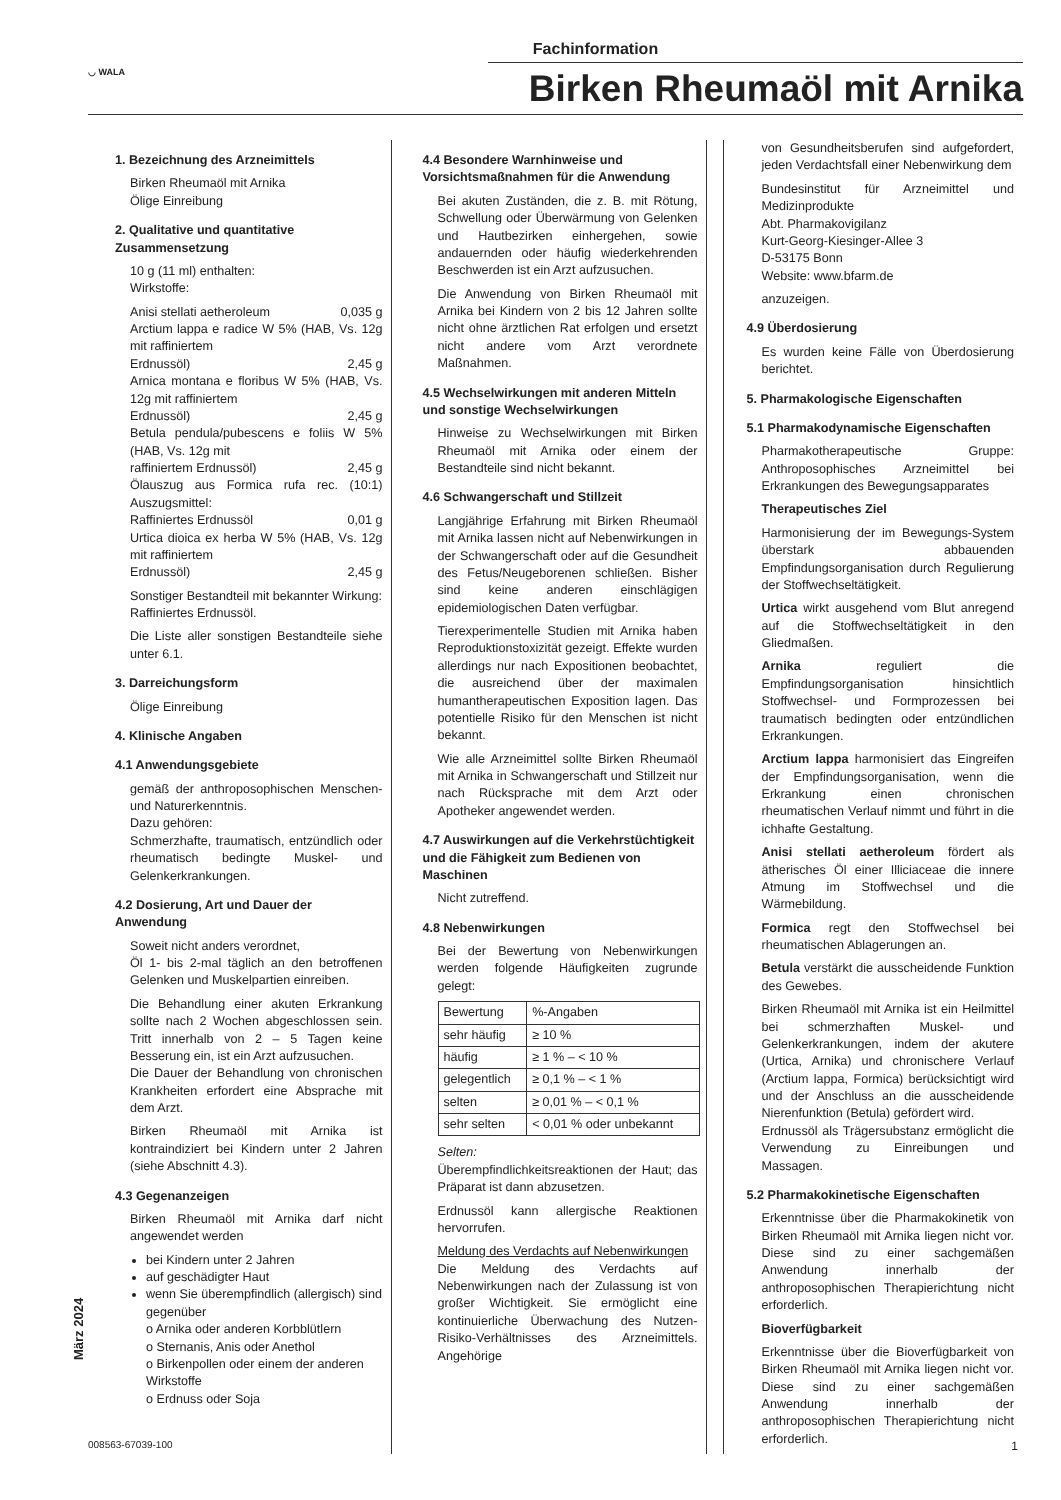◡ WALA
Fachinformation
Birken Rheumaöl mit Arnika
1. Bezeichnung des Arzneimittels
Birken Rheumaöl mit Arnika
Ölige Einreibung
2. Qualitative und quantitative Zusammensetzung
10 g (11 ml) enthalten:
Wirkstoffe:
Anisi stellati aetheroleum 0,035 g
Arctium lappa e radice W 5% (HAB, Vs. 12g mit raffiniertem
Erdnussöl) 2,45 g
Arnica montana e floribus W 5% (HAB, Vs. 12g mit raffiniertem
Erdnussöl) 2,45 g
Betula pendula/pubescens e foliis W 5% (HAB, Vs. 12g mit
raffiniertem Erdnussöl) 2,45 g
Ölauszug aus Formica rufa rec. (10:1) Auszugsmittel:
Raffiniertes Erdnussöl 0,01 g
Urtica dioica ex herba W 5% (HAB, Vs. 12g mit raffiniertem
Erdnussöl) 2,45 g
Sonstiger Bestandteil mit bekannter Wirkung:
Raffiniertes Erdnussöl.
Die Liste aller sonstigen Bestandteile siehe unter 6.1.
3. Darreichungsform
Ölige Einreibung
4. Klinische Angaben
4.1 Anwendungsgebiete
gemäß der anthroposophischen Menschen- und Naturerkenntnis.
Dazu gehören:
Schmerzhafte, traumatisch, entzündlich oder rheumatisch bedingte Muskel- und Gelenkerkrankungen.
4.2 Dosierung, Art und Dauer der Anwendung
Soweit nicht anders verordnet,
Öl 1- bis 2-mal täglich an den betroffenen Gelenken und Muskelpartien einreiben.
Die Behandlung einer akuten Erkrankung sollte nach 2 Wochen abgeschlossen sein. Tritt innerhalb von 2 – 5 Tagen keine Besserung ein, ist ein Arzt aufzusuchen.
Die Dauer der Behandlung von chronischen Krankheiten erfordert eine Absprache mit dem Arzt.
Birken Rheumaöl mit Arnika ist kontraindiziert bei Kindern unter 2 Jahren (siehe Abschnitt 4.3).
4.3 Gegenanzeigen
Birken Rheumaöl mit Arnika darf nicht angewendet werden
bei Kindern unter 2 Jahren
auf geschädigter Haut
wenn Sie überempfindlich (allergisch) sind gegenüber
o Arnika oder anderen Korbblütlern
o Sternanis, Anis oder Anethol
o Birkenpollen oder einem der anderen Wirkstoffe
o Erdnuss oder Soja
4.4 Besondere Warnhinweise und Vorsichtsmaßnahmen für die Anwendung
Bei akuten Zuständen, die z. B. mit Rötung, Schwellung oder Überwärmung von Gelenken und Hautbezirken einhergehen, sowie andauernden oder häufig wiederkehrenden Beschwerden ist ein Arzt aufzusuchen.
Die Anwendung von Birken Rheumaöl mit Arnika bei Kindern von 2 bis 12 Jahren sollte nicht ohne ärztlichen Rat erfolgen und ersetzt nicht andere vom Arzt verordnete Maßnahmen.
4.5 Wechselwirkungen mit anderen Mitteln und sonstige Wechselwirkungen
Hinweise zu Wechselwirkungen mit Birken Rheumaöl mit Arnika oder einem der Bestandteile sind nicht bekannt.
4.6 Schwangerschaft und Stillzeit
Langjährige Erfahrung mit Birken Rheumaöl mit Arnika lassen nicht auf Nebenwirkungen in der Schwangerschaft oder auf die Gesundheit des Fetus/Neugeborenen schließen. Bisher sind keine anderen einschlägigen epidemiologischen Daten verfügbar.
Tierexperimentelle Studien mit Arnika haben Reproduktionstoxizität gezeigt. Effekte wurden allerdings nur nach Expositionen beobachtet, die ausreichend über der maximalen humantherapeutischen Exposition lagen. Das potentielle Risiko für den Menschen ist nicht bekannt.
Wie alle Arzneimittel sollte Birken Rheumaöl mit Arnika in Schwangerschaft und Stillzeit nur nach Rücksprache mit dem Arzt oder Apotheker angewendet werden.
4.7 Auswirkungen auf die Verkehrstüchtigkeit und die Fähigkeit zum Bedienen von Maschinen
Nicht zutreffend.
4.8 Nebenwirkungen
Bei der Bewertung von Nebenwirkungen werden folgende Häufigkeiten zugrunde gelegt:
| Bewertung | %-Angaben |
| sehr häufig | ≥ 10 % |
| häufig | ≥ 1 % – < 10 % |
| gelegentlich | ≥ 0,1 % – < 1 % |
| selten | ≥ 0,01 % – < 0,1 % |
| sehr selten | < 0,01 % oder unbekannt |
Selten:
Überempfindlichkeitsreaktionen der Haut; das Präparat ist dann abzusetzen.
Erdnussöl kann allergische Reaktionen hervorrufen.
Meldung des Verdachts auf Nebenwirkungen
Die Meldung des Verdachts auf Nebenwirkungen nach der Zulassung ist von großer Wichtigkeit. Sie ermöglicht eine kontinuierliche Überwachung des Nutzen-Risiko-Verhältnisses des Arzneimittels. Angehörige
von Gesundheitsberufen sind aufgefordert, jeden Verdachtsfall einer Nebenwirkung dem
Bundesinstitut für Arzneimittel und Medizinprodukte
Abt. Pharmakovigilanz
Kurt-Georg-Kiesinger-Allee 3
D-53175 Bonn
Website: www.bfarm.de
anzuzeigen.
4.9 Überdosierung
Es wurden keine Fälle von Überdosierung berichtet.
5. Pharmakologische Eigenschaften
5.1 Pharmakodynamische Eigenschaften
Pharmakotherapeutische Gruppe: Anthroposophisches Arzneimittel bei Erkrankungen des Bewegungsapparates
Therapeutisches Ziel
Harmonisierung der im Bewegungs-System überstark abbauenden Empfindungsorganisation durch Regulierung der Stoffwechseltätigkeit.
Urtica wirkt ausgehend vom Blut anregend auf die Stoffwechseltätigkeit in den Gliedmaßen.
Arnika reguliert die Empfindungsorganisation hinsichtlich Stoffwechsel- und Formprozessen bei traumatisch bedingten oder entzündlichen Erkrankungen.
Arctium lappa harmonisiert das Eingreifen der Empfindungsorganisation, wenn die Erkrankung einen chronischen rheumatischen Verlauf nimmt und führt in die ichhafte Gestaltung.
Anisi stellati aetheroleum fördert als ätherisches Öl einer Illiciaceae die innere Atmung im Stoffwechsel und die Wärmebildung.
Formica regt den Stoffwechsel bei rheumatischen Ablagerungen an.
Betula verstärkt die ausscheidende Funktion des Gewebes.
Birken Rheumaöl mit Arnika ist ein Heilmittel bei schmerzhaften Muskel- und Gelenkerkrankungen, indem der akutere (Urtica, Arnika) und chronischere Verlauf (Arctium lappa, Formica) berücksichtigt wird und der Anschluss an die ausscheidende Nierenfunktion (Betula) gefördert wird.
Erdnussöl als Trägersubstanz ermöglicht die Verwendung zu Einreibungen und Massagen.
5.2 Pharmakokinetische Eigenschaften
Erkenntnisse über die Pharmakokinetik von Birken Rheumaöl mit Arnika liegen nicht vor. Diese sind zu einer sachgemäßen Anwendung innerhalb der anthroposophischen Therapierichtung nicht erforderlich.
Bioverfügbarkeit
Erkenntnisse über die Bioverfügbarkeit von Birken Rheumaöl mit Arnika liegen nicht vor. Diese sind zu einer sachgemäßen Anwendung innerhalb der anthroposophischen Therapierichtung nicht erforderlich.
März 2024
008563-67039-100 1